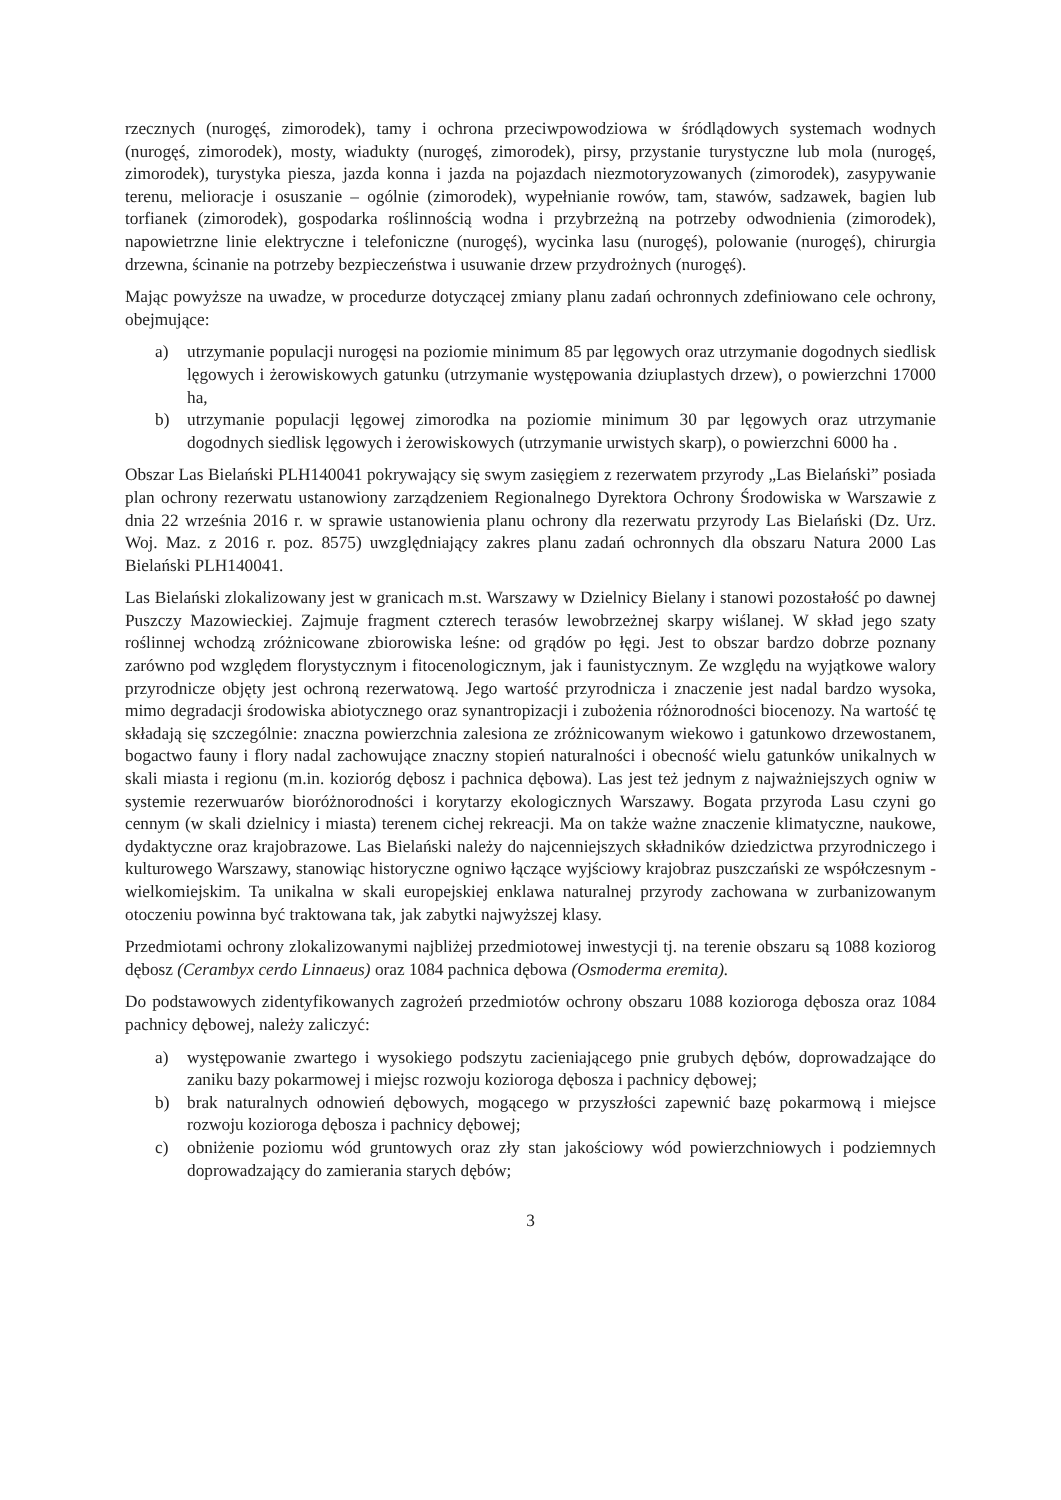rzecznych (nurogęś, zimorodek), tamy i ochrona przeciwpowodziowa w śródlądowych systemach wodnych (nurogęś, zimorodek), mosty, wiadukty (nurogęś, zimorodek), pirsy, przystanie turystyczne lub mola (nurogęś, zimorodek), turystyka piesza, jazda konna i jazda na pojazdach niezmotoryzowanych (zimorodek), zasypywanie terenu, melioracje i osuszanie – ogólnie (zimorodek), wypełnianie rowów, tam, stawów, sadzawek, bagien lub torfianek (zimorodek), gospodarka roślinnością wodna i przybrzeżną na potrzeby odwodnienia (zimorodek), napowietrzne linie elektryczne i telefoniczne (nurogęś), wycinka lasu (nurogęś), polowanie (nurogęś), chirurgia drzewna, ścinanie na potrzeby bezpieczeństwa i usuwanie drzew przydrożnych (nurogęś).
Mając powyższe na uwadze, w procedurze dotyczącej zmiany planu zadań ochronnych zdefiniowano cele ochrony, obejmujące:
a) utrzymanie populacji nurogęsi na poziomie minimum 85 par lęgowych oraz utrzymanie dogodnych siedlisk lęgowych i żerowiskowych gatunku (utrzymanie występowania dziuplastych drzew), o powierzchni 17000 ha,
b) utrzymanie populacji lęgowej zimorodka na poziomie minimum 30 par lęgowych oraz utrzymanie dogodnych siedlisk lęgowych i żerowiskowych (utrzymanie urwistych skarp), o powierzchni 6000 ha .
Obszar Las Bielański PLH140041 pokrywający się swym zasięgiem z rezerwatem przyrody „Las Bielański” posiada plan ochrony rezerwatu ustanowiony zarządzeniem Regionalnego Dyrektora Ochrony Środowiska w Warszawie z dnia 22 września 2016 r. w sprawie ustanowienia planu ochrony dla rezerwatu przyrody Las Bielański (Dz. Urz. Woj. Maz. z 2016 r. poz. 8575) uwzględniający zakres planu zadań ochronnych dla obszaru Natura 2000 Las Bielański PLH140041.
Las Bielański zlokalizowany jest w granicach m.st. Warszawy w Dzielnicy Bielany i stanowi pozostałość po dawnej Puszczy Mazowieckiej. Zajmuje fragment czterech terasów lewobrzeżnej skarpy wiślanej. W skład jego szaty roślinnej wchodzą zróżnicowane zbiorowiska leśne: od grądów po łęgi. Jest to obszar bardzo dobrze poznany zarówno pod względem florystycznym i fitocenologicznym, jak i faunistycznym. Ze względu na wyjątkowe walory przyrodnicze objęty jest ochroną rezerwatową. Jego wartość przyrodnicza i znaczenie jest nadal bardzo wysoka, mimo degradacji środowiska abiotycznego oraz synantropizacji i zubożenia różnorodności biocenozy. Na wartość tę składają się szczególnie: znaczna powierzchnia zalesiona ze zróżnicowanym wiekowo i gatunkowo drzewostanem, bogactwo fauny i flory nadal zachowujące znaczny stopień naturalności i obecność wielu gatunków unikalnych w skali miasta i regionu (m.in. kozioróg dębosz i pachnica dębowa). Las jest też jednym z najważniejszych ogniw w systemie rezerwuarów bioróżnorodności i korytarzy ekologicznych Warszawy. Bogata przyroda Lasu czyni go cennym (w skali dzielnicy i miasta) terenem cichej rekreacji. Ma on także ważne znaczenie klimatyczne, naukowe, dydaktyczne oraz krajobrazowe. Las Bielański należy do najcenniejszych składników dziedzictwa przyrodniczego i kulturowego Warszawy, stanowiąc historyczne ogniwo łączące wyjściowy krajobraz puszczański ze współczesnym - wielkomiejskim. Ta unikalna w skali europejskiej enklawa naturalnej przyrody zachowana w zurbanizowanym otoczeniu powinna być traktowana tak, jak zabytki najwyższej klasy.
Przedmiotami ochrony zlokalizowanymi najbliżej przedmiotowej inwestycji tj. na terenie obszaru są 1088 koziorog dębosz (Cerambyx cerdo Linnaeus) oraz 1084 pachnica dębowa (Osmoderma eremita).
Do podstawowych zidentyfikowanych zagrożeń przedmiotów ochrony obszaru 1088 kozioroga dębosza oraz 1084 pachnicy dębowej, należy zaliczyć:
a) występowanie zwartego i wysokiego podszytu zacieniającego pnie grubych dębów, doprowadzające do zaniku bazy pokarmowej i miejsc rozwoju kozioroga dębosza i pachnicy dębowej;
b) brak naturalnych odnowień dębowych, mogącego w przyszłości zapewnić bazę pokarmową i miejsce rozwoju kozioroga dębosza i pachnicy dębowej;
c) obniżenie poziomu wód gruntowych oraz zły stan jakościowy wód powierzchniowych i podziemnych doprowadzający do zamierania starych dębów;
3